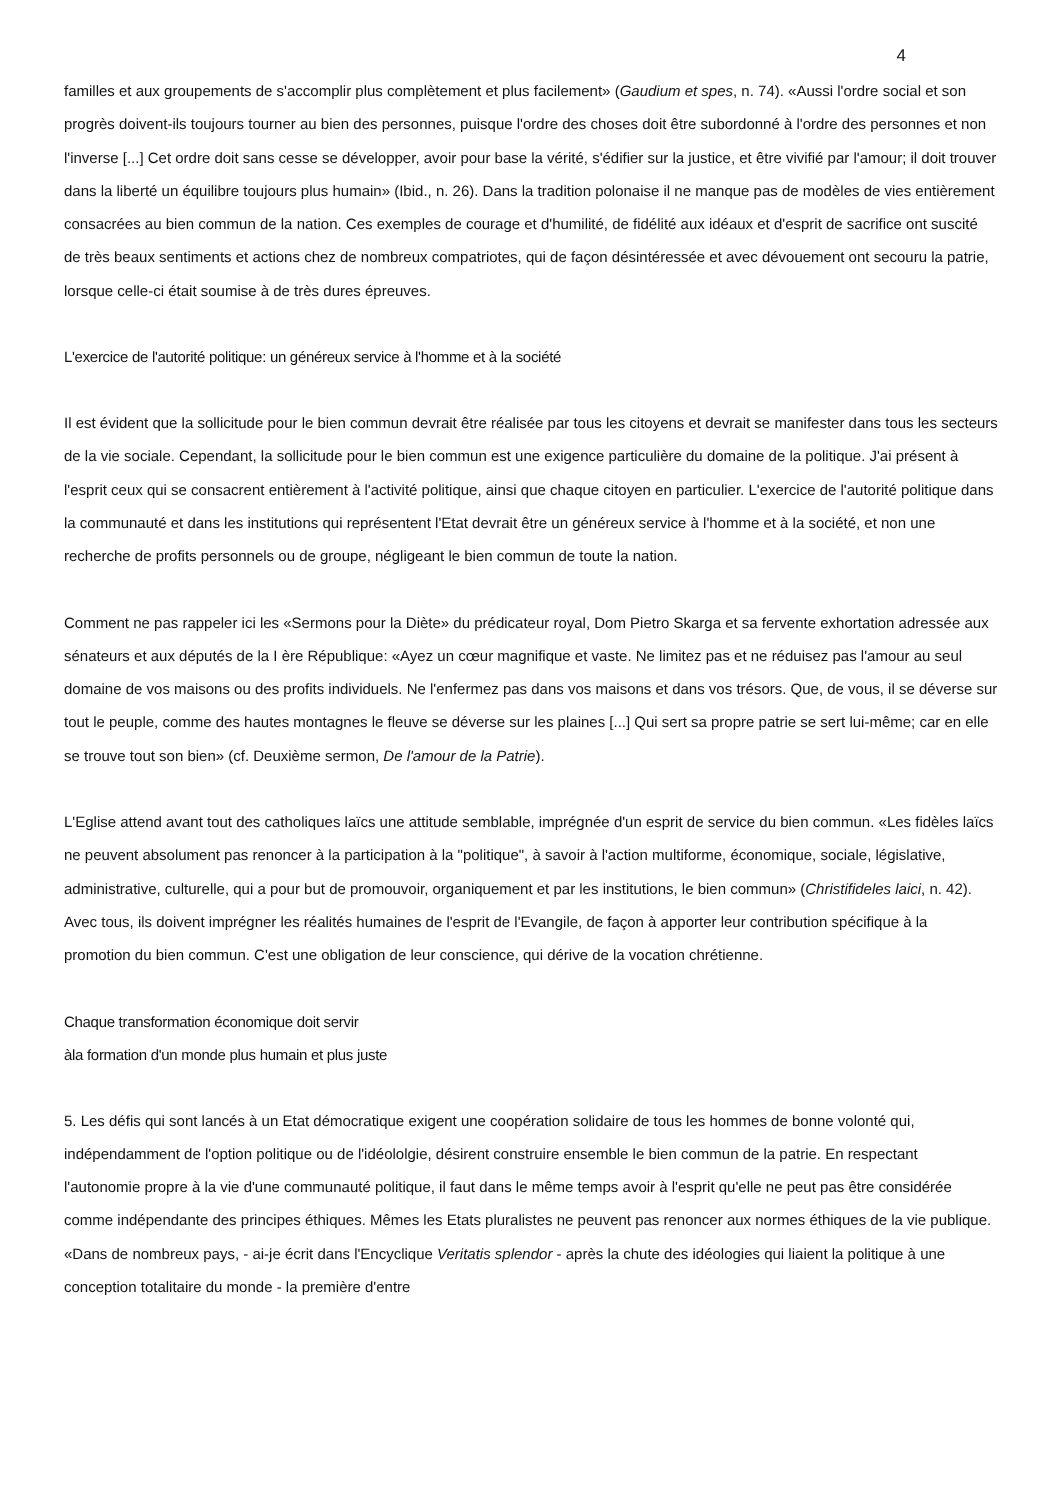4
familles et aux groupements de s'accomplir plus complètement et plus facilement» (Gaudium et spes, n. 74). «Aussi l'ordre social et son progrès doivent-ils toujours tourner au bien des personnes, puisque l'ordre des choses doit être subordonné à l'ordre des personnes et non l'inverse [...] Cet ordre doit sans cesse se développer, avoir pour base la vérité, s'édifier sur la justice, et être vivifié par l'amour; il doit trouver dans la liberté un équilibre toujours plus humain» (Ibid., n. 26). Dans la tradition polonaise il ne manque pas de modèles de vies entièrement consacrées au bien commun de la nation. Ces exemples de courage et d'humilité, de fidélité aux idéaux et d'esprit de sacrifice ont suscité de très beaux sentiments et actions chez de nombreux compatriotes, qui de façon désintéressée et avec dévouement ont secouru la patrie, lorsque celle-ci était soumise à de très dures épreuves.
L'exercice de l'autorité politique: un généreux service à l'homme et à la société
Il est évident que la sollicitude pour le bien commun devrait être réalisée par tous les citoyens et devrait se manifester dans tous les secteurs de la vie sociale. Cependant, la sollicitude pour le bien commun est une exigence particulière du domaine de la politique. J'ai présent à l'esprit ceux qui se consacrent entièrement à l'activité politique, ainsi que chaque citoyen en particulier. L'exercice de l'autorité politique dans la communauté et dans les institutions qui représentent l'Etat devrait être un généreux service à l'homme et à la société, et non une recherche de profits personnels ou de groupe, négligeant le bien commun de toute la nation.
Comment ne pas rappeler ici les «Sermons pour la Diète» du prédicateur royal, Dom Pietro Skarga et sa fervente exhortation adressée aux sénateurs et aux députés de la I ère République: «Ayez un cœur magnifique et vaste. Ne limitez pas et ne réduisez pas l'amour au seul domaine de vos maisons ou des profits individuels. Ne l'enfermez pas dans vos maisons et dans vos trésors. Que, de vous, il se déverse sur tout le peuple, comme des hautes montagnes le fleuve se déverse sur les plaines [...] Qui sert sa propre patrie se sert lui-même; car en elle se trouve tout son bien» (cf. Deuxième sermon, De l'amour de la Patrie).
L'Eglise attend avant tout des catholiques laïcs une attitude semblable, imprégnée d'un esprit de service du bien commun. «Les fidèles laïcs ne peuvent absolument pas renoncer à la participation à la "politique", à savoir à l'action multiforme, économique, sociale, législative, administrative, culturelle, qui a pour but de promouvoir, organiquement et par les institutions, le bien commun» (Christifideles laici, n. 42). Avec tous, ils doivent imprégner les réalités humaines de l'esprit de l'Evangile, de façon à apporter leur contribution spécifique à la promotion du bien commun. C'est une obligation de leur conscience, qui dérive de la vocation chrétienne.
Chaque transformation économique doit servir
àla formation d'un monde plus humain et plus juste
5. Les défis qui sont lancés à un Etat démocratique exigent une coopération solidaire de tous les hommes de bonne volonté qui, indépendamment de l'option politique ou de l'idéololgie, désirent construire ensemble le bien commun de la patrie. En respectant l'autonomie propre à la vie d'une communauté politique, il faut dans le même temps avoir à l'esprit qu'elle ne peut pas être considérée comme indépendante des principes éthiques. Mêmes les Etats pluralistes ne peuvent pas renoncer aux normes éthiques de la vie publique. «Dans de nombreux pays, - ai-je écrit dans l'Encyclique Veritatis splendor - après la chute des idéologies qui liaient la politique à une conception totalitaire du monde - la première d'entre